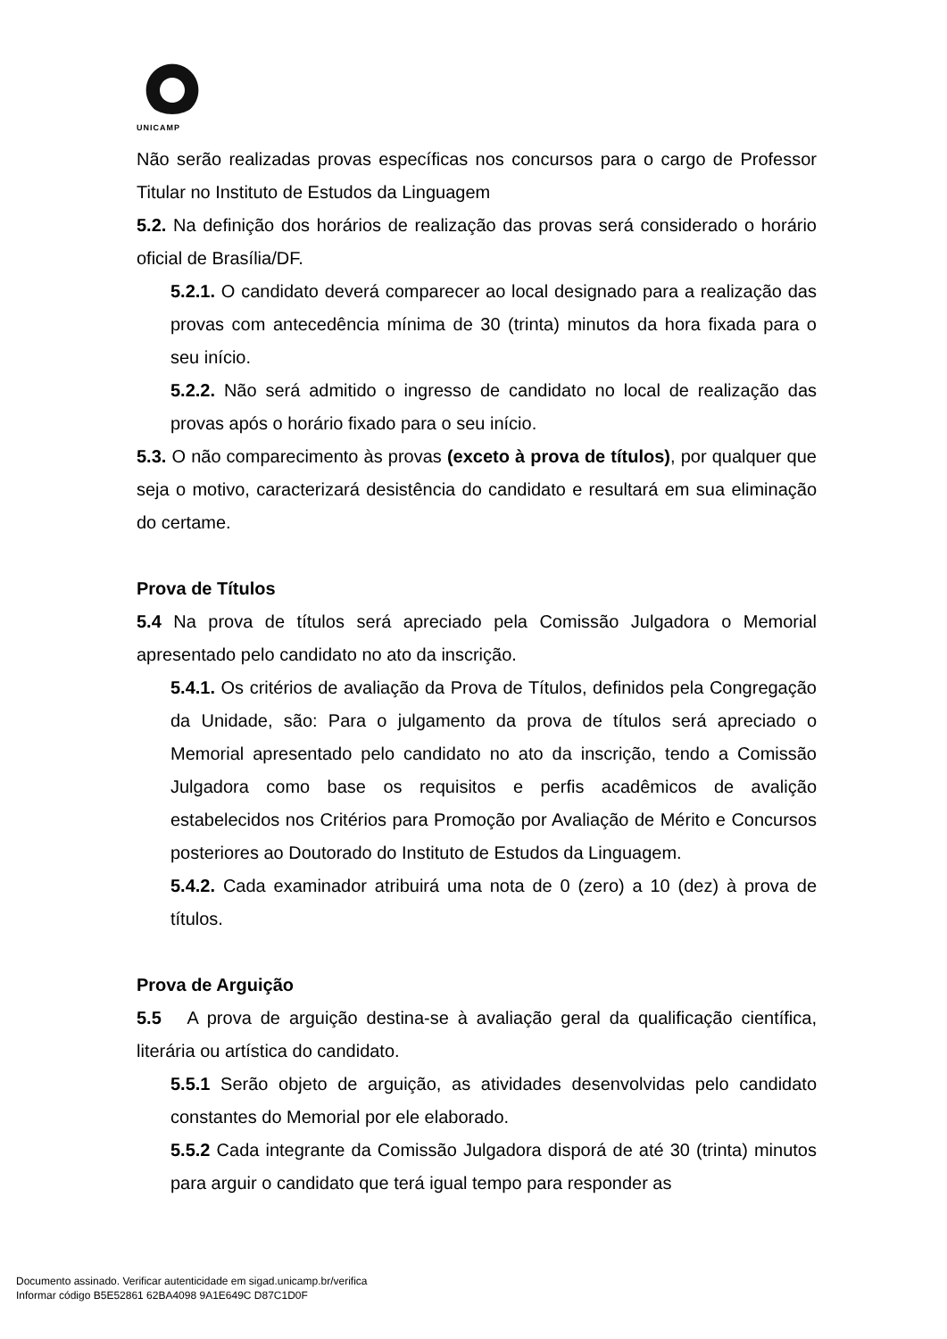UNICAMP
Não serão realizadas provas específicas nos concursos para o cargo de Professor Titular no Instituto de Estudos da Linguagem
5.2. Na definição dos horários de realização das provas será considerado o horário oficial de Brasília/DF.
5.2.1. O candidato deverá comparecer ao local designado para a realização das provas com antecedência mínima de 30 (trinta) minutos da hora fixada para o seu início.
5.2.2. Não será admitido o ingresso de candidato no local de realização das provas após o horário fixado para o seu início.
5.3. O não comparecimento às provas (exceto à prova de títulos), por qualquer que seja o motivo, caracterizará desistência do candidato e resultará em sua eliminação do certame.
Prova de Títulos
5.4 Na prova de títulos será apreciado pela Comissão Julgadora o Memorial apresentado pelo candidato no ato da inscrição.
5.4.1. Os critérios de avaliação da Prova de Títulos, definidos pela Congregação da Unidade, são: Para o julgamento da prova de títulos será apreciado o Memorial apresentado pelo candidato no ato da inscrição, tendo a Comissão Julgadora como base os requisitos e perfis acadêmicos de avalição estabelecidos nos Critérios para Promoção por Avaliação de Mérito e Concursos posteriores ao Doutorado do Instituto de Estudos da Linguagem.
5.4.2. Cada examinador atribuirá uma nota de 0 (zero) a 10 (dez) à prova de títulos.
Prova de Arguição
5.5 A prova de arguição destina-se à avaliação geral da qualificação científica, literária ou artística do candidato.
5.5.1 Serão objeto de arguição, as atividades desenvolvidas pelo candidato constantes do Memorial por ele elaborado.
5.5.2 Cada integrante da Comissão Julgadora disporá de até 30 (trinta) minutos para arguir o candidato que terá igual tempo para responder as
Documento assinado. Verificar autenticidade em sigad.unicamp.br/verifica
Informar código B5E52861 62BA4098 9A1E649C D87C1D0F